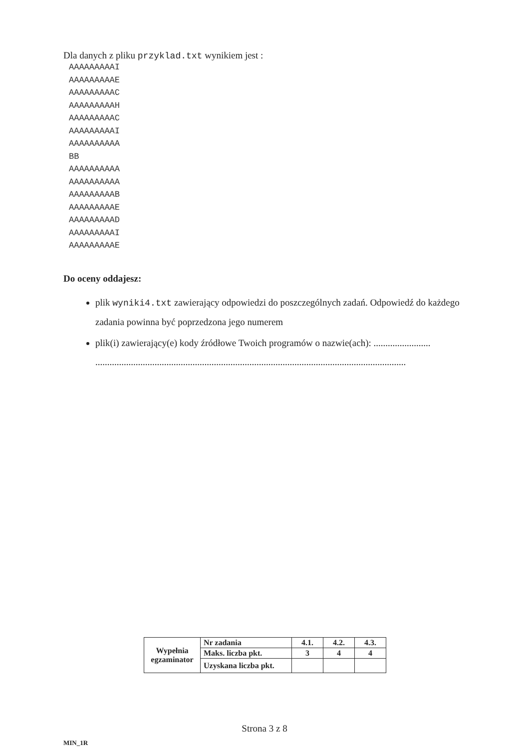Dla danych z pliku przyklad.txt wynikiem jest :
AAAAAAAAAI
AAAAAAAAAE
AAAAAAAAAC
AAAAAAAAAH
AAAAAAAAAC
AAAAAAAAAI
AAAAAAAAAA
BB
AAAAAAAAAA
AAAAAAAAAA
AAAAAAAAAB
AAAAAAAAAE
AAAAAAAAAD
AAAAAAAAAI
AAAAAAAAAE
Do oceny oddajesz:
plik wyniki4.txt zawierający odpowiedzi do poszczególnych zadań. Odpowiedź do każdego zadania powinna być poprzedzona jego numerem
plik(i) zawierający(e) kody źródłowe Twoich programów o nazwie(ach): ........................ ...................................................................................................................................
| Wypełnia egzaminator | Nr zadania | 4.1. | 4.2. | 4.3. |
| | Maks. liczba pkt. | 3 | 4 | 4 |
| | Uzyskana liczba pkt. | | | |
Strona 3 z 8
MIN_1R